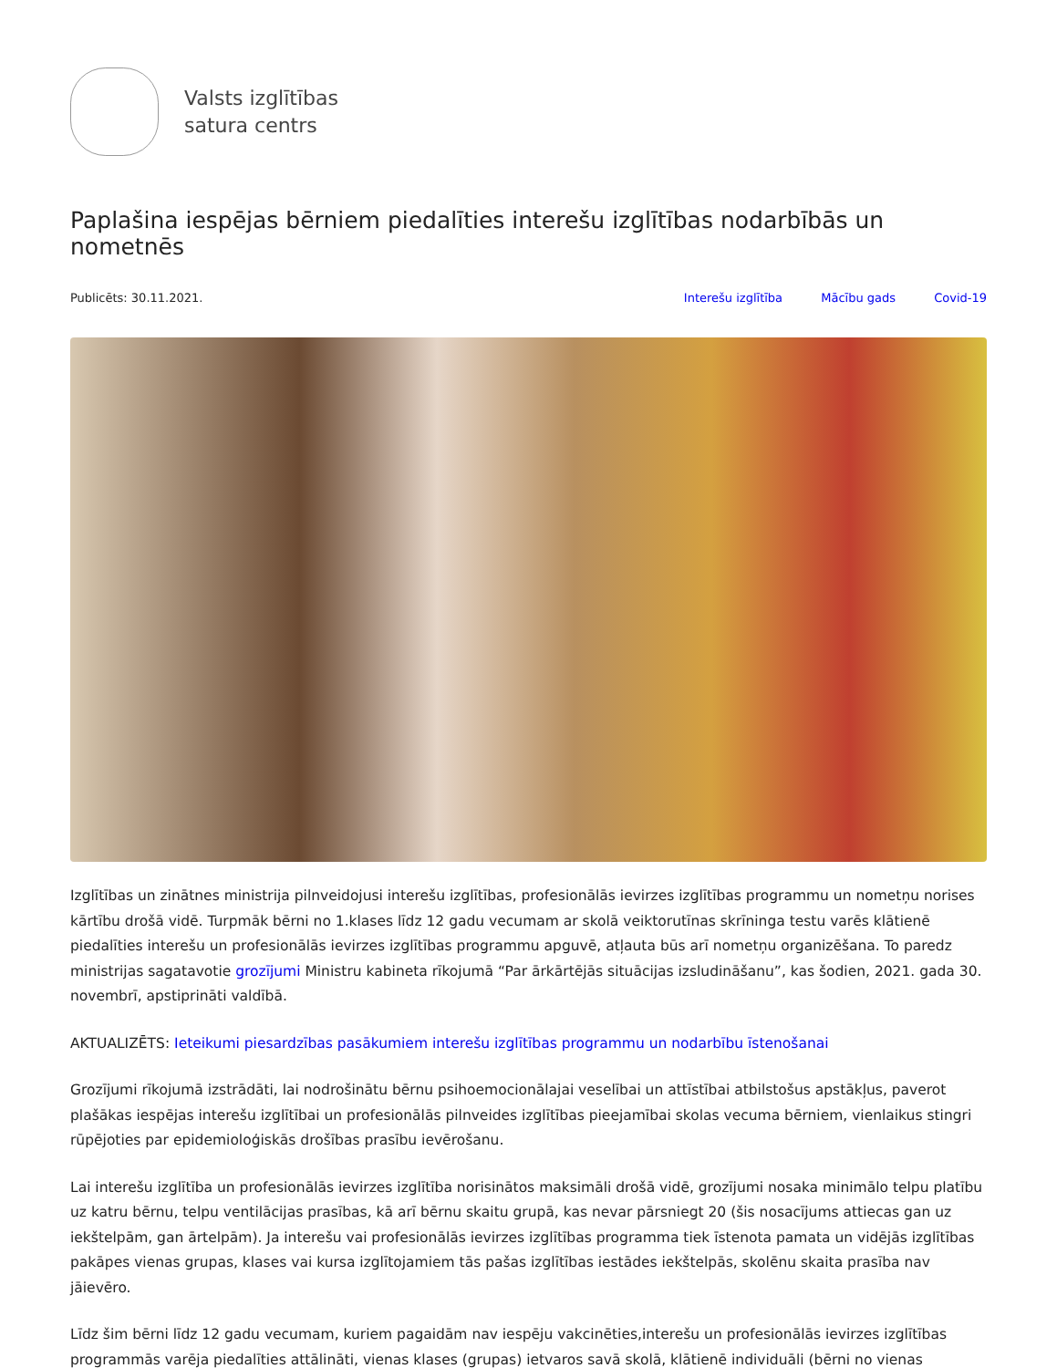Valsts izglītības
satura centrs
Paplašina iespējas bērniem piedalīties interešu izglītības nodarbībās un nometnēs
Publicēts: 30.11.2021. Interešu izglītība Mācību gads Covid-19
Izglītības un zinātnes ministrija pilnveidojusi interešu izglītības, profesionālās ievirzes izglītības programmu un nometņu norises kārtību drošā vidē. Turpmāk bērni no 1.klases līdz 12 gadu vecumam ar skolā veiktorutīnas skrīninga testu varēs klātienē piedalīties interešu un profesionālās ievirzes izglītības programmu apguvē, atļauta būs arī nometņu organizēšana. To paredz ministrijas sagatavotie grozījumi Ministru kabineta rīkojumā “Par ārkārtējās situācijas izsludināšanu”, kas šodien, 2021. gada 30. novembrī, apstiprināti valdībā.
AKTUALIZĒTS: Ieteikumi piesardzības pasākumiem interešu izglītības programmu un nodarbību īstenošanai
Grozījumi rīkojumā izstrādāti, lai nodrošinātu bērnu psihoemocionālajai veselībai un attīstībai atbilstošus apstākļus, paverot plašākas iespējas interešu izglītībai un profesionālās pilnveides izglītības pieejamībai skolas vecuma bērniem, vienlaikus stingri rūpējoties par epidemioloģiskās drošības prasību ievērošanu.
Lai interešu izglītība un profesionālās ievirzes izglītība norisinātos maksimāli drošā vidē, grozījumi nosaka minimālo telpu platību uz katru bērnu, telpu ventilācijas prasības, kā arī bērnu skaitu grupā, kas nevar pārsniegt 20 (šis nosacījums attiecas gan uz iekštelpām, gan ārtelpām). Ja interešu vai profesionālās ievirzes izglītības programma tiek īstenota pamata un vidējās izglītības pakāpes vienas grupas, klases vai kursa izglītojamiem tās pašas izglītības iestādes iekštelpās, skolēnu skaita prasība nav jāievēro.
Līdz šim bērni līdz 12 gadu vecumam, kuriem pagaidām nav iespēju vakcinēties,interešu un profesionālās ievirzes izglītības programmās varēja piedalīties attālināti, vienas klases (grupas) ietvaros savā skolā, klātienē individuāli (bērni no vienas